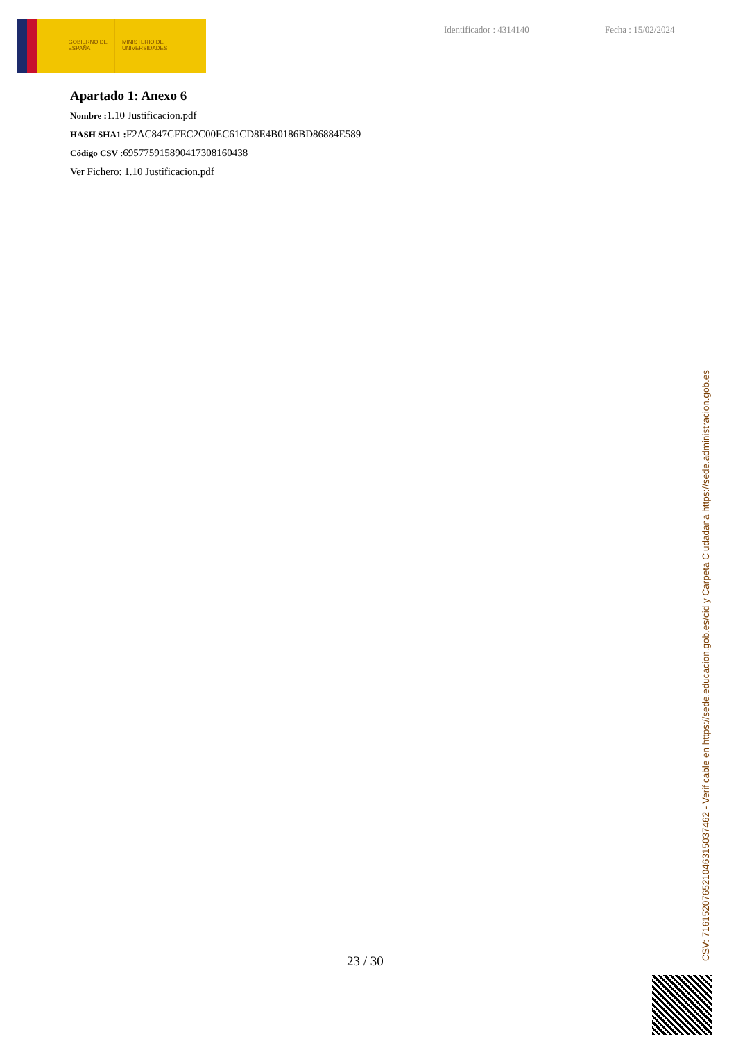GOBIERNO DE ESPAÑA
MINISTERIO DE UNIVERSIDADES
Identificador : 4314140 Fecha : 15/02/2024
Apartado 1: Anexo 6
Nombre : 1.10 Justificacion.pdf
HASH SHA1 : F2AC847CFEC2C00EC61CD8E4B0186BD86884E589
Código CSV : 695775915890417308160438
Ver Fichero: 1.10 Justificacion.pdf
23 / 30
CSV: 716152076521046315037462 - Verificable en https://sede.educacion.gob.es/cid y Carpeta Ciudadana https://sede.administracion.gob.es